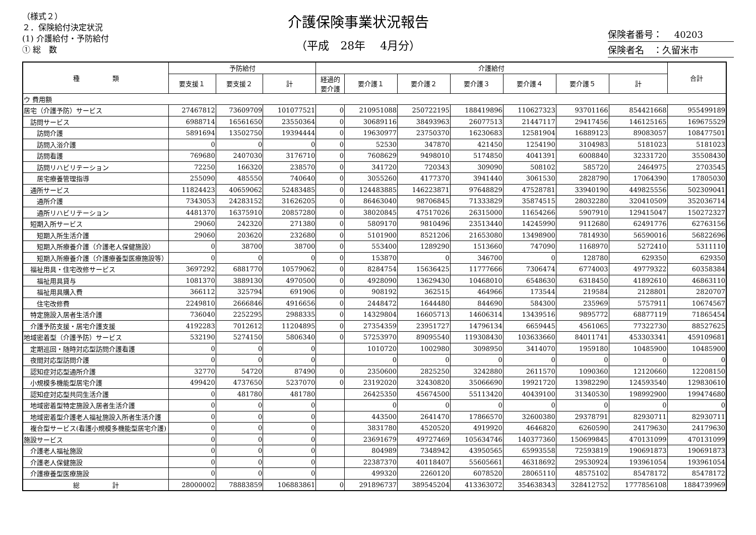（様式２）
２．保険給付決定状況
(1) 介護給付・予防給付
① 総　数
介護保険事業状況報告
（平成　28年　 4月分）
保険者番号：　 40203
保険者名　：久留米市
| 種 類 | 予防給付 | | | 介護給付 | | | | | | | 合計 |
| --- | --- | --- | --- | --- | --- | --- | --- | --- | --- | --- | --- |
| | 要支援１ | 要支援２ | 計 | 経過的 要介護 | 要介護１ | 要介護２ | 要介護３ | 要介護４ | 要介護５ | 計 | |
| ウ 費用額 | | | | | | | | | | | |
| 居宅（介護予防）サービス | 27467812 | 73609709 | 101077521 | 0 | 210951088 | 250722195 | 188419896 | 110627323 | 93701166 | 854421668 | 955499189 |
| 訪問サービス | 6988714 | 16561650 | 23550364 | 0 | 30689116 | 38493963 | 26077513 | 21447117 | 29417456 | 146125165 | 169675529 |
| 訪問介護 | 5891694 | 13502750 | 19394444 | 0 | 19630977 | 23750370 | 16230683 | 12581904 | 16889123 | 89083057 | 108477501 |
| 訪問入浴介護 | 0 | 0 | 0 | 0 | 52530 | 347870 | 421450 | 1254190 | 3104983 | 5181023 | 5181023 |
| 訪問看護 | 769680 | 2407030 | 3176710 | 0 | 7608629 | 9498010 | 5174850 | 4041391 | 6008840 | 32331720 | 35508430 |
| 訪問リハビリテーション | 72250 | 166320 | 238570 | 0 | 341720 | 720343 | 309090 | 508102 | 585720 | 2464975 | 2703545 |
| 居宅療養管理指導 | 255090 | 485550 | 740640 | 0 | 3055260 | 4177370 | 3941440 | 3061530 | 2828790 | 17064390 | 17805030 |
| 通所サービス | 11824423 | 40659062 | 52483485 | 0 | 124483885 | 146223871 | 97648829 | 47528781 | 33940190 | 449825556 | 502309041 |
| 通所介護 | 7343053 | 24283152 | 31626205 | 0 | 86463040 | 98706845 | 71333829 | 35874515 | 28032280 | 320410509 | 352036714 |
| 通所リハビリテーション | 4481370 | 16375910 | 20857280 | 0 | 38020845 | 47517026 | 26315000 | 11654266 | 5907910 | 129415047 | 150272327 |
| 短期入所サービス | 29060 | 242320 | 271380 | 0 | 5809170 | 9810496 | 23513440 | 14245990 | 9112680 | 62491776 | 62763156 |
| 短期入所生活介護 | 29060 | 203620 | 232680 | 0 | 5101900 | 8521206 | 21653080 | 13498900 | 7814930 | 56590016 | 56822696 |
| 短期入所療養介護（介護老人保健施設） | 0 | 38700 | 38700 | 0 | 553400 | 1289290 | 1513660 | 747090 | 1168970 | 5272410 | 5311110 |
| 短期入所療養介護（介護療養型医療施設等） | 0 | 0 | 0 | 0 | 153870 | 0 | 346700 | 0 | 128780 | 629350 | 629350 |
| 福祉用具・住宅改修サービス | 3697292 | 6881770 | 10579062 | 0 | 8284754 | 15636425 | 11777666 | 7306474 | 6774003 | 49779322 | 60358384 |
| 福祉用具貸与 | 1081370 | 3889130 | 4970500 | 0 | 4928090 | 13629430 | 10468010 | 6548630 | 6318450 | 41892610 | 46863110 |
| 福祉用具購入費 | 366112 | 325794 | 691906 | 0 | 908192 | 362515 | 464966 | 173544 | 219584 | 2128801 | 2820707 |
| 住宅改修費 | 2249810 | 2666846 | 4916656 | 0 | 2448472 | 1644480 | 844690 | 584300 | 235969 | 5757911 | 10674567 |
| 特定施設入居者生活介護 | 736040 | 2252295 | 2988335 | 0 | 14329804 | 16605713 | 14606314 | 13439516 | 9895772 | 68877119 | 71865454 |
| 介護予防支援・居宅介護支援 | 4192283 | 7012612 | 11204895 | 0 | 27354359 | 23951727 | 14796134 | 6659445 | 4561065 | 77322730 | 88527625 |
| 地域密着型（介護予防）サービス | 532190 | 5274150 | 5806340 | 0 | 57253970 | 89095540 | 119308430 | 103633660 | 84011741 | 453303341 | 459109681 |
| 定期巡回・随時対応型訪問介護看護 | 0 | 0 | 0 | | 1010720 | 1002980 | 3098950 | 3414070 | 1959180 | 10485900 | 10485900 |
| 夜間対応型訪問介護 | 0 | 0 | 0 | | 0 | 0 | 0 | 0 | 0 | 0 | 0 |
| 認知症対応型通所介護 | 32770 | 54720 | 87490 | 0 | 2350600 | 2825250 | 3242880 | 2611570 | 1090360 | 12120660 | 12208150 |
| 小規模多機能型居宅介護 | 499420 | 4737650 | 5237070 | 0 | 23192020 | 32430820 | 35066690 | 19921720 | 13982290 | 124593540 | 129830610 |
| 認知症対応型共同生活介護 | 0 | 481780 | 481780 | | 26425350 | 45674500 | 55113420 | 40439100 | 31340530 | 198992900 | 199474680 |
| 地域密着型特定施設入居者生活介護 | 0 | 0 | 0 | | 0 | 0 | 0 | 0 | 0 | 0 | 0 |
| 地域密着型介護老人福祉施設入所者生活介護 | 0 | 0 | 0 | | 443500 | 2641470 | 17866570 | 32600380 | 29378791 | 82930711 | 82930711 |
| 複合型サービス(看護小規模多機能型居宅介護) | 0 | 0 | 0 | | 3831780 | 4520520 | 4919920 | 4646820 | 6260590 | 24179630 | 24179630 |
| 施設サービス | 0 | 0 | 0 | | 23691679 | 49727469 | 105634746 | 140377360 | 150699845 | 470131099 | 470131099 |
| 介護老人福祉施設 | 0 | 0 | 0 | | 804989 | 7348942 | 43950565 | 65993558 | 72593819 | 190691873 | 190691873 |
| 介護老人保健施設 | 0 | 0 | 0 | | 22387370 | 40118407 | 55605661 | 46318692 | 29530924 | 193961054 | 193961054 |
| 介護療養型医療施設 | 0 | 0 | 0 | | 499320 | 2260120 | 6078520 | 28065110 | 48575102 | 85478172 | 85478172 |
| 総 計 | 28000002 | 78883859 | 106883861 | 0 | 291896737 | 389545204 | 413363072 | 354638343 | 328412752 | 1777856108 | 1884739969 |